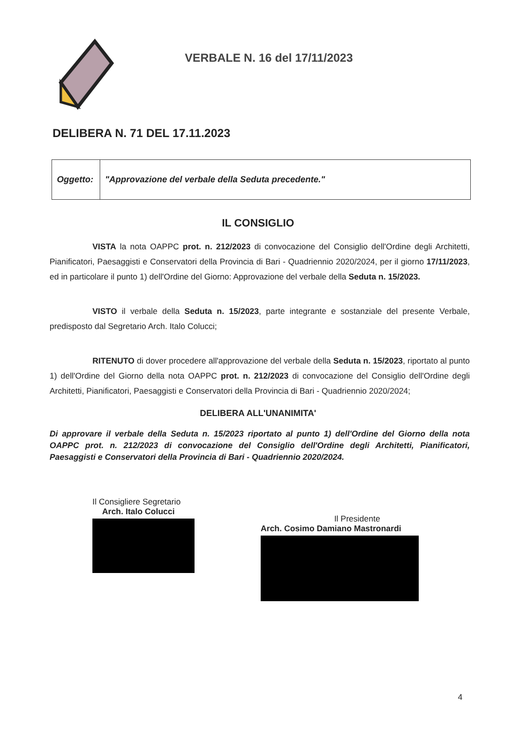VERBALE N. 16 del 17/11/2023
DELIBERA N. 71 DEL 17.11.2023
| Oggetto: | "Approvazione del verbale della Seduta precedente." |
IL CONSIGLIO
VISTA la nota OAPPC prot. n. 212/2023 di convocazione del Consiglio dell'Ordine degli Architetti, Pianificatori, Paesaggisti e Conservatori della Provincia di Bari - Quadriennio 2020/2024, per il giorno 17/11/2023, ed in particolare il punto 1) dell'Ordine del Giorno: Approvazione del verbale della Seduta n. 15/2023.
VISTO il verbale della Seduta n. 15/2023, parte integrante e sostanziale del presente Verbale, predisposto dal Segretario Arch. Italo Colucci;
RITENUTO di dover procedere all'approvazione del verbale della Seduta n. 15/2023, riportato al punto 1) dell'Ordine del Giorno della nota OAPPC prot. n. 212/2023 di convocazione del Consiglio dell'Ordine degli Architetti, Pianificatori, Paesaggisti e Conservatori della Provincia di Bari - Quadriennio 2020/2024;
DELIBERA ALL'UNANIMITA'
Di approvare il verbale della Seduta n. 15/2023 riportato al punto 1) dell'Ordine del Giorno della nota OAPPC prot. n. 212/2023 di convocazione del Consiglio dell'Ordine degli Architetti, Pianificatori, Paesaggisti e Conservatori della Provincia di Bari - Quadriennio 2020/2024.
Il Consigliere Segretario
Arch. Italo Colucci
Il Presidente
Arch. Cosimo Damiano Mastronardi
4